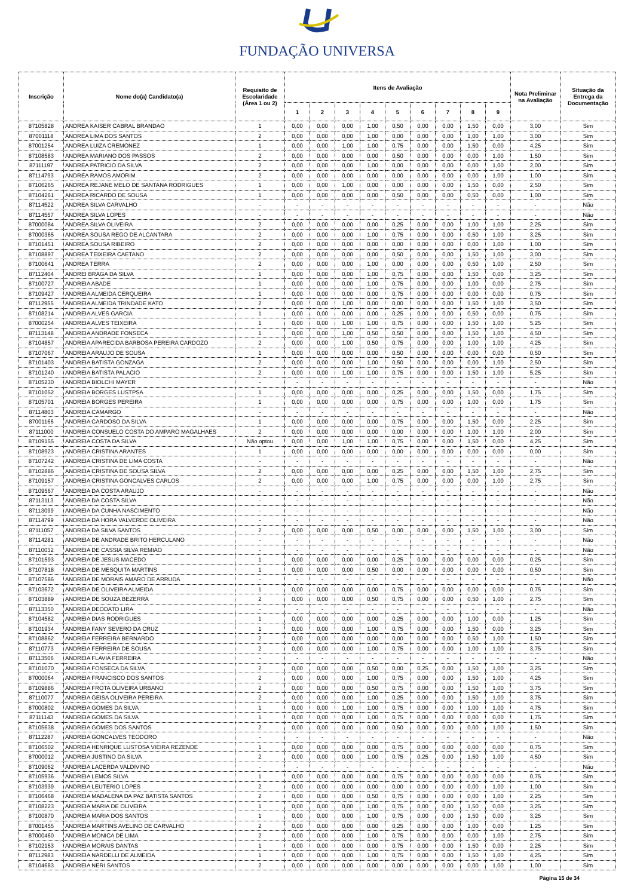FUNDAÇÃO UNIVERSA
| Inscrição | Nome do(a) Candidato(a) | Requisito de Escolaridade (Área 1 ou 2) | Itens de Avaliação | | | | | | | | | Nota Preliminar na Avaliação | Situação da Entrega da Documentação |
| --- | --- | --- | --- | --- | --- | --- | --- | --- | --- | --- | --- | --- | --- |
| | | | 1 | 2 | 3 | 4 | 5 | 6 | 7 | 8 | 9 | | |
| 87105828 | ANDREA KAISER CABRAL BRANDAO | 1 | 0,00 | 0,00 | 0,00 | 1,00 | 0,50 | 0,00 | 0,00 | 1,50 | 0,00 | 3,00 | Sim |
| 87001118 | ANDREA LIMA DOS SANTOS | 2 | 0,00 | 0,00 | 0,00 | 1,00 | 0,00 | 0,00 | 0,00 | 1,00 | 1,00 | 3,00 | Sim |
| 87001254 | ANDREA LUIZA CREMONEZ | 1 | 0,00 | 0,00 | 1,00 | 1,00 | 0,75 | 0,00 | 0,00 | 1,50 | 0,00 | 4,25 | Sim |
| 87108583 | ANDREA MARIANO DOS PASSOS | 2 | 0,00 | 0,00 | 0,00 | 0,00 | 0,50 | 0,00 | 0,00 | 0,00 | 1,00 | 1,50 | Sim |
| 87111197 | ANDREA PATRICIO DA SILVA | 2 | 0,00 | 0,00 | 0,00 | 1,00 | 0,00 | 0,00 | 0,00 | 0,00 | 1,00 | 2,00 | Sim |
| 87114793 | ANDREA RAMOS AMORIM | 2 | 0,00 | 0,00 | 0,00 | 0,00 | 0,00 | 0,00 | 0,00 | 0,00 | 1,00 | 1,00 | Sim |
| 87106265 | ANDREA REJANE MELO DE SANTANA RODRIGUES | 1 | 0,00 | 0,00 | 1,00 | 0,00 | 0,00 | 0,00 | 0,00 | 1,50 | 0,00 | 2,50 | Sim |
| 87104261 | ANDREA RICARDO DE SOUSA | 1 | 0,00 | 0,00 | 0,00 | 0,00 | 0,50 | 0,00 | 0,00 | 0,50 | 0,00 | 1,00 | Sim |
| 87114522 | ANDREA SILVA CARVALHO | - | - | - | - | - | - | - | - | - | - | - | Não |
| 87114557 | ANDREA SILVA LOPES | - | - | - | - | - | - | - | - | - | - | - | Não |
| 87000084 | ANDREA SILVA OLIVEIRA | 2 | 0,00 | 0,00 | 0,00 | 0,00 | 0,25 | 0,00 | 0,00 | 1,00 | 1,00 | 2,25 | Sim |
| 87000365 | ANDREA SOUSA REGO DE ALCANTARA | 2 | 0,00 | 0,00 | 0,00 | 1,00 | 0,75 | 0,00 | 0,00 | 0,50 | 1,00 | 3,25 | Sim |
| 87101451 | ANDREA SOUSA RIBEIRO | 2 | 0,00 | 0,00 | 0,00 | 0,00 | 0,00 | 0,00 | 0,00 | 0,00 | 1,00 | 1,00 | Sim |
| 87108897 | ANDREA TEIXEIRA CAETANO | 2 | 0,00 | 0,00 | 0,00 | 0,00 | 0,50 | 0,00 | 0,00 | 1,50 | 1,00 | 3,00 | Sim |
| 87100641 | ANDREA TERRA | 2 | 0,00 | 0,00 | 0,00 | 1,00 | 0,00 | 0,00 | 0,00 | 0,50 | 1,00 | 2,50 | Sim |
| 87112404 | ANDREI BRAGA DA SILVA | 1 | 0,00 | 0,00 | 0,00 | 1,00 | 0,75 | 0,00 | 0,00 | 1,50 | 0,00 | 3,25 | Sim |
| 87100727 | ANDREIA ABADE | 1 | 0,00 | 0,00 | 0,00 | 1,00 | 0,75 | 0,00 | 0,00 | 1,00 | 0,00 | 2,75 | Sim |
| 87109427 | ANDREIA ALMEIDA CERQUEIRA | 1 | 0,00 | 0,00 | 0,00 | 0,00 | 0,75 | 0,00 | 0,00 | 0,00 | 0,00 | 0,75 | Sim |
| 87112955 | ANDREIA ALMEIDA TRINDADE KATO | 2 | 0,00 | 0,00 | 1,00 | 0,00 | 0,00 | 0,00 | 0,00 | 1,50 | 1,00 | 3,50 | Sim |
| 87108214 | ANDREIA ALVES GARCIA | 1 | 0,00 | 0,00 | 0,00 | 0,00 | 0,25 | 0,00 | 0,00 | 0,50 | 0,00 | 0,75 | Sim |
| 87000254 | ANDREIA ALVES TEIXEIRA | 1 | 0,00 | 0,00 | 1,00 | 1,00 | 0,75 | 0,00 | 0,00 | 1,50 | 1,00 | 5,25 | Sim |
| 87113148 | ANDREIA ANDRADE FONSECA | 1 | 0,00 | 0,00 | 1,00 | 0,50 | 0,50 | 0,00 | 0,00 | 1,50 | 1,00 | 4,50 | Sim |
| 87104857 | ANDREIA APARECIDA BARBOSA PEREIRA CARDOZO | 2 | 0,00 | 0,00 | 1,00 | 0,50 | 0,75 | 0,00 | 0,00 | 1,00 | 1,00 | 4,25 | Sim |
| 87107067 | ANDREIA ARAUJO DE SOUSA | 1 | 0,00 | 0,00 | 0,00 | 0,00 | 0,50 | 0,00 | 0,00 | 0,00 | 0,00 | 0,50 | Sim |
| 87101403 | ANDREIA BATISTA GONZAGA | 2 | 0,00 | 0,00 | 0,00 | 1,00 | 0,50 | 0,00 | 0,00 | 0,00 | 1,00 | 2,50 | Sim |
| 87101240 | ANDREIA BATISTA PALACIO | 2 | 0,00 | 0,00 | 1,00 | 1,00 | 0,75 | 0,00 | 0,00 | 1,50 | 1,00 | 5,25 | Sim |
| 87105230 | ANDREIA BIOLCHI MAYER | - | - | - | - | - | - | - | - | - | - | - | Não |
| 87101052 | ANDREIA BORGES LUSTPSA | 1 | 0,00 | 0,00 | 0,00 | 0,00 | 0,25 | 0,00 | 0,00 | 1,50 | 0,00 | 1,75 | Sim |
| 87105701 | ANDREIA BORGES PEREIRA | 1 | 0,00 | 0,00 | 0,00 | 0,00 | 0,75 | 0,00 | 0,00 | 1,00 | 0,00 | 1,75 | Sim |
| 87114803 | ANDREIA CAMARGO | - | - | - | - | - | - | - | - | - | - | - | Não |
| 87001166 | ANDREIA CARDOSO DA SILVA | 1 | 0,00 | 0,00 | 0,00 | 0,00 | 0,75 | 0,00 | 0,00 | 1,50 | 0,00 | 2,25 | Sim |
| 87111000 | ANDREIA CONSUELO COSTA DO AMPARO MAGALHAES | 2 | 0,00 | 0,00 | 0,00 | 0,00 | 0,00 | 0,00 | 0,00 | 1,00 | 1,00 | 2,00 | Sim |
| 87109155 | ANDREIA COSTA DA SILVA | Não optou | 0,00 | 0,00 | 1,00 | 1,00 | 0,75 | 0,00 | 0,00 | 1,50 | 0,00 | 4,25 | Sim |
| 87108923 | ANDREIA CRISTINA ARANTES | 1 | 0,00 | 0,00 | 0,00 | 0,00 | 0,00 | 0,00 | 0,00 | 0,00 | 0,00 | 0,00 | Sim |
| 87107242 | ANDREIA CRISTINA DE LIMA COSTA | - | - | - | - | - | - | - | - | - | - | - | Não |
| 87102886 | ANDREIA CRISTINA DE SOUSA SILVA | 2 | 0,00 | 0,00 | 0,00 | 0,00 | 0,25 | 0,00 | 0,00 | 1,50 | 1,00 | 2,75 | Sim |
| 87109157 | ANDREIA CRISTINA GONCALVES CARLOS | 2 | 0,00 | 0,00 | 0,00 | 1,00 | 0,75 | 0,00 | 0,00 | 0,00 | 1,00 | 2,75 | Sim |
| 87109567 | ANDREIA DA COSTA ARAUJO | - | - | - | - | - | - | - | - | - | - | - | Não |
| 87113113 | ANDREIA DA COSTA SILVA | - | - | - | - | - | - | - | - | - | - | - | Não |
| 87113099 | ANDREIA DA CUNHA NASCIMENTO | - | - | - | - | - | - | - | - | - | - | - | Não |
| 87114799 | ANDREIA DA HORA VALVERDE OLIVEIRA | - | - | - | - | - | - | - | - | - | - | - | Não |
| 87111057 | ANDREIA DA SILVA SANTOS | 2 | 0,00 | 0,00 | 0,00 | 0,50 | 0,00 | 0,00 | 0,00 | 1,50 | 1,00 | 3,00 | Sim |
| 87114281 | ANDREIA DE ANDRADE BRITO HERCULANO | - | - | - | - | - | - | - | - | - | - | - | Não |
| 87110032 | ANDREIA DE CASSIA SILVA REMIAO | - | - | - | - | - | - | - | - | - | - | - | Não |
| 87101593 | ANDREIA DE JESUS MACEDO | 1 | 0,00 | 0,00 | 0,00 | 0,00 | 0,25 | 0,00 | 0,00 | 0,00 | 0,00 | 0,25 | Sim |
| 87107818 | ANDREIA DE MESQUITA MARTINS | 1 | 0,00 | 0,00 | 0,00 | 0,50 | 0,00 | 0,00 | 0,00 | 0,00 | 0,00 | 0,50 | Sim |
| 87107586 | ANDREIA DE MORAIS AMARO DE ARRUDA | - | - | - | - | - | - | - | - | - | - | - | Não |
| 87103672 | ANDREIA DE OLIVEIRA ALMEIDA | 1 | 0,00 | 0,00 | 0,00 | 0,00 | 0,75 | 0,00 | 0,00 | 0,00 | 0,00 | 0,75 | Sim |
| 87103889 | ANDREIA DE SOUZA BEZERRA | 2 | 0,00 | 0,00 | 0,00 | 0,50 | 0,75 | 0,00 | 0,00 | 0,50 | 1,00 | 2,75 | Sim |
| 87113350 | ANDREIA DEODATO LIRA | - | - | - | - | - | - | - | - | - | - | - | Não |
| 87104582 | ANDREIA DIAS RODRIGUES | 1 | 0,00 | 0,00 | 0,00 | 0,00 | 0,25 | 0,00 | 0,00 | 1,00 | 0,00 | 1,25 | Sim |
| 87101934 | ANDREIA FANY SEVERO DA CRUZ | 1 | 0,00 | 0,00 | 0,00 | 1,00 | 0,75 | 0,00 | 0,00 | 1,50 | 0,00 | 3,25 | Sim |
| 87108862 | ANDREIA FERREIRA BERNARDO | 2 | 0,00 | 0,00 | 0,00 | 0,00 | 0,00 | 0,00 | 0,00 | 0,50 | 1,00 | 1,50 | Sim |
| 87110773 | ANDREIA FERREIRA DE SOUSA | 2 | 0,00 | 0,00 | 0,00 | 1,00 | 0,75 | 0,00 | 0,00 | 1,00 | 1,00 | 3,75 | Sim |
| 87113506 | ANDREIA FLAVIA FERREIRA | - | - | - | - | - | - | - | - | - | - | - | Não |
| 87101070 | ANDREIA FONSECA DA SILVA | 2 | 0,00 | 0,00 | 0,00 | 0,50 | 0,00 | 0,25 | 0,00 | 1,50 | 1,00 | 3,25 | Sim |
| 87000064 | ANDREIA FRANCISCO DOS SANTOS | 2 | 0,00 | 0,00 | 0,00 | 1,00 | 0,75 | 0,00 | 0,00 | 1,50 | 1,00 | 4,25 | Sim |
| 87109886 | ANDREIA FROTA OLIVEIRA URBANO | 2 | 0,00 | 0,00 | 0,00 | 0,50 | 0,75 | 0,00 | 0,00 | 1,50 | 1,00 | 3,75 | Sim |
| 87110077 | ANDREIA GEISA OLIVEIRA PEREIRA | 2 | 0,00 | 0,00 | 0,00 | 1,00 | 0,25 | 0,00 | 0,00 | 1,50 | 1,00 | 3,75 | Sim |
| 87000802 | ANDREIA GOMES DA SILVA | 1 | 0,00 | 0,00 | 1,00 | 1,00 | 0,75 | 0,00 | 0,00 | 1,00 | 1,00 | 4,75 | Sim |
| 87111143 | ANDREIA GOMES DA SILVA | 1 | 0,00 | 0,00 | 0,00 | 1,00 | 0,75 | 0,00 | 0,00 | 0,00 | 0,00 | 1,75 | Sim |
| 87105638 | ANDREIA GOMES DOS SANTOS | 2 | 0,00 | 0,00 | 0,00 | 0,00 | 0,50 | 0,00 | 0,00 | 0,00 | 1,00 | 1,50 | Sim |
| 87112287 | ANDREIA GONCALVES TEODORO | - | - | - | - | - | - | - | - | - | - | - | Não |
| 87106502 | ANDREIA HENRIQUE LUSTOSA VIEIRA REZENDE | 1 | 0,00 | 0,00 | 0,00 | 0,00 | 0,75 | 0,00 | 0,00 | 0,00 | 0,00 | 0,75 | Sim |
| 87000012 | ANDREIA JUSTINO DA SILVA | 2 | 0,00 | 0,00 | 0,00 | 1,00 | 0,75 | 0,25 | 0,00 | 1,50 | 1,00 | 4,50 | Sim |
| 87109062 | ANDREIA LACERDA VALDIVINO | - | - | - | - | - | - | - | - | - | - | - | Não |
| 87105936 | ANDREIA LEMOS SILVA | 1 | 0,00 | 0,00 | 0,00 | 0,00 | 0,75 | 0,00 | 0,00 | 0,00 | 0,00 | 0,75 | Sim |
| 87103939 | ANDREIA LEUTERIO LOPES | 2 | 0,00 | 0,00 | 0,00 | 0,00 | 0,00 | 0,00 | 0,00 | 0,00 | 1,00 | 1,00 | Sim |
| 87106468 | ANDREIA MADALENA DA PAZ BATISTA SANTOS | 2 | 0,00 | 0,00 | 0,00 | 0,50 | 0,75 | 0,00 | 0,00 | 0,00 | 1,00 | 2,25 | Sim |
| 87108223 | ANDREIA MARIA DE OLIVEIRA | 1 | 0,00 | 0,00 | 0,00 | 1,00 | 0,75 | 0,00 | 0,00 | 1,50 | 0,00 | 3,25 | Sim |
| 87100870 | ANDREIA MARIA DOS SANTOS | 1 | 0,00 | 0,00 | 0,00 | 1,00 | 0,75 | 0,00 | 0,00 | 1,50 | 0,00 | 3,25 | Sim |
| 87001455 | ANDREIA MARTINS AVELINO DE CARVALHO | 2 | 0,00 | 0,00 | 0,00 | 0,00 | 0,25 | 0,00 | 0,00 | 1,00 | 0,00 | 1,25 | Sim |
| 87000460 | ANDREIA MONICA DE LIMA | 2 | 0,00 | 0,00 | 0,00 | 1,00 | 0,75 | 0,00 | 0,00 | 0,00 | 1,00 | 2,75 | Sim |
| 87102153 | ANDREIA MORAIS DANTAS | 1 | 0,00 | 0,00 | 0,00 | 0,00 | 0,75 | 0,00 | 0,00 | 1,50 | 0,00 | 2,25 | Sim |
| 87112983 | ANDREIA NARDELLI DE ALMEIDA | 1 | 0,00 | 0,00 | 0,00 | 1,00 | 0,75 | 0,00 | 0,00 | 1,50 | 1,00 | 4,25 | Sim |
| 87104683 | ANDREIA NERI SANTOS | 2 | 0,00 | 0,00 | 0,00 | 0,00 | 0,00 | 0,00 | 0,00 | 0,00 | 1,00 | 1,00 | Sim |
Página 15 de 34